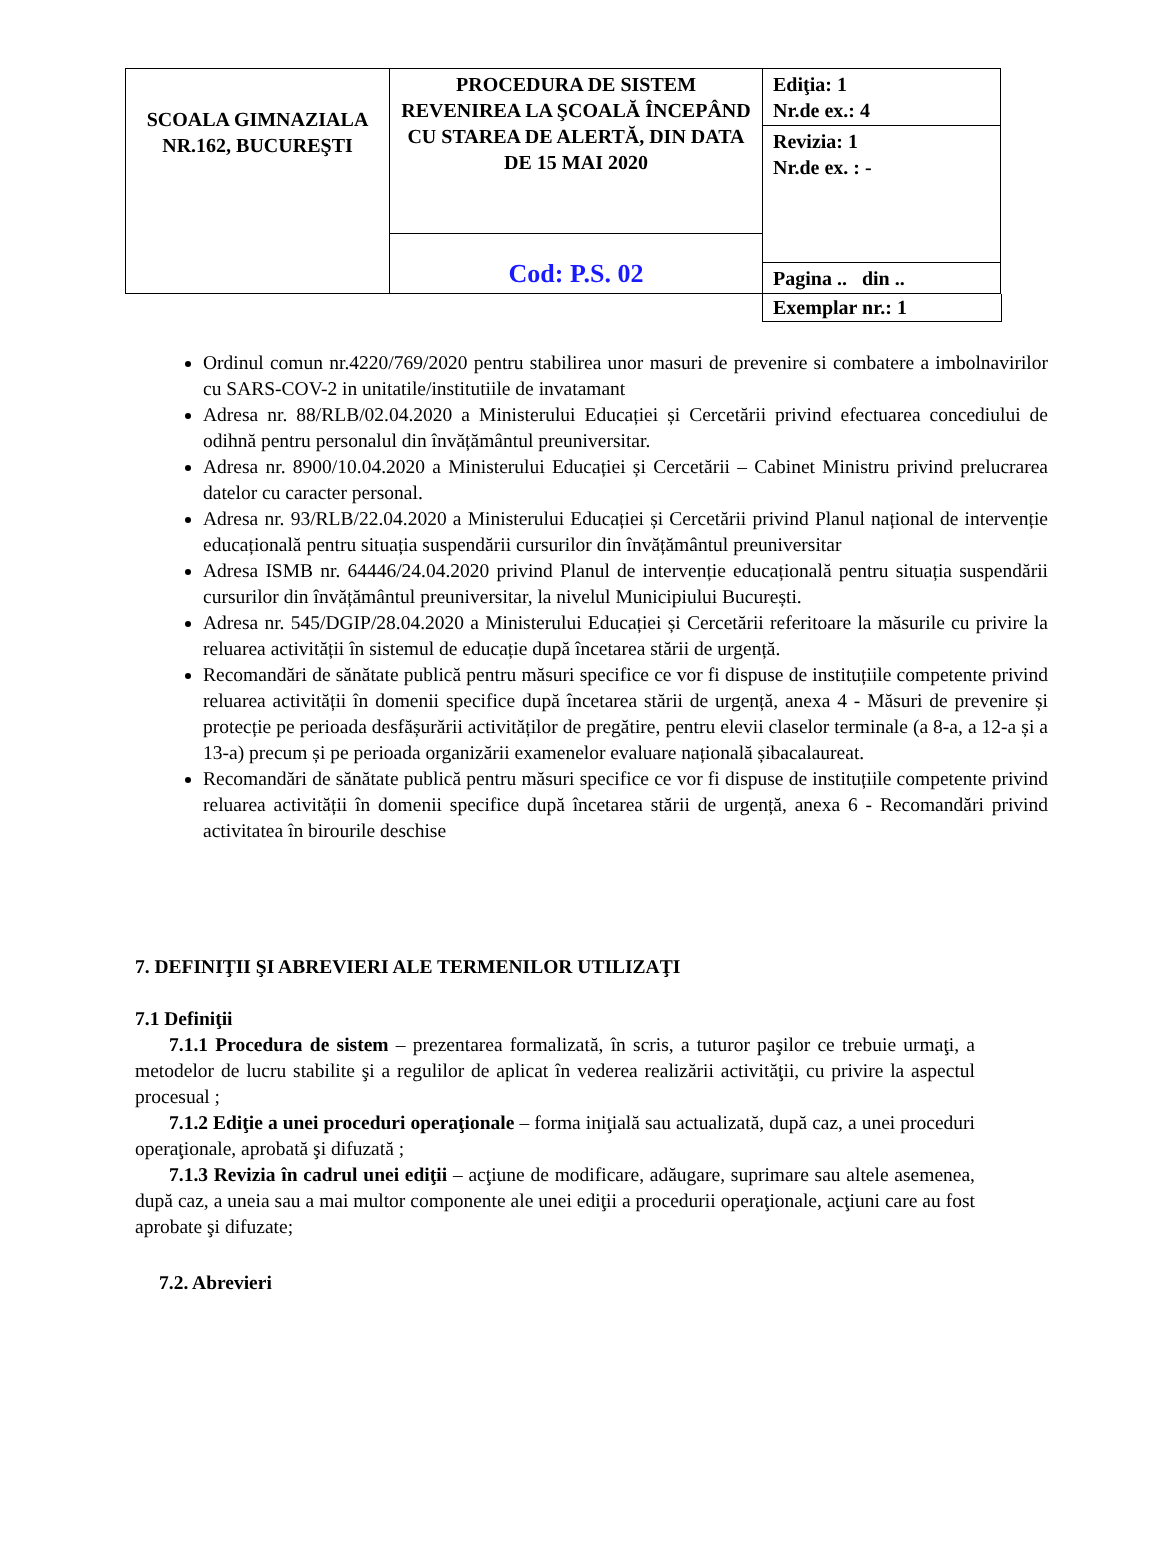| SCOALA GIMNAZIALA NR.162, BUCUREŞTI | PROCEDURA DE SISTEM REVENIREA LA ŞCOALĂ ÎNCEPÂND CU STAREA DE ALERTĂ, DIN DATA DE 15 MAI 2020 | Ediţia: 1 Nr.de ex.: 4 |
| | | Revizia: 1 Nr.de ex. : - |
| | Cod: P.S. 02 | |
| | | Pagina .. din .. |
Exemplar nr.: 1
Ordinul comun nr.4220/769/2020 pentru stabilirea unor masuri de prevenire si combatere a imbolnavirilor cu SARS-COV-2 in unitatile/institutiile de invatamant
Adresa nr. 88/RLB/02.04.2020 a Ministerului Educației și Cercetării privind efectuarea concediului de odihnă pentru personalul din învățământul preuniversitar.
Adresa nr. 8900/10.04.2020 a Ministerului Educației și Cercetării – Cabinet Ministru privind prelucrarea datelor cu caracter personal.
Adresa nr. 93/RLB/22.04.2020 a Ministerului Educației și Cercetării privind Planul național de intervenție educațională pentru situația suspendării cursurilor din învățământul preuniversitar
Adresa ISMB nr. 64446/24.04.2020 privind Planul de intervenție educațională pentru situația suspendării cursurilor din învățământul preuniversitar, la nivelul Municipiului București.
Adresa nr. 545/DGIP/28.04.2020 a Ministerului Educației și Cercetării referitoare la măsurile cu privire la reluarea activității în sistemul de educație după încetarea stării de urgență.
Recomandări de sănătate publică pentru măsuri specifice ce vor fi dispuse de instituțiile competente privind reluarea activității în domenii specifice după încetarea stării de urgență, anexa 4 - Măsuri de prevenire și protecție pe perioada desfășurării activităților de pregătire, pentru elevii claselor terminale (a 8-a, a 12-a și a 13-a) precum și pe perioada organizării examenelor evaluare națională șibacalaureat.
Recomandări de sănătate publică pentru măsuri specifice ce vor fi dispuse de instituțiile competente privind reluarea activității în domenii specifice după încetarea stării de urgență, anexa 6 - Recomandări privind activitatea în birourile deschise
7. DEFINIŢII ŞI ABREVIERI ALE TERMENILOR UTILIZAŢI
7.1 Definiţii
7.1.1 Procedura de sistem – prezentarea formalizată, în scris, a tuturor paşilor ce trebuie urmaţi, a metodelor de lucru stabilite şi a regulilor de aplicat în vederea realizării activităţii, cu privire la aspectul procesual ;
7.1.2 Ediţie a unei proceduri operaţionale – forma iniţială sau actualizată, după caz, a unei proceduri operaţionale, aprobată şi difuzată ;
7.1.3 Revizia în cadrul unei ediţii – acţiune de modificare, adăugare, suprimare sau altele asemenea, după caz, a uneia sau a mai multor componente ale unei ediţii a procedurii operaţionale, acţiuni care au fost aprobate şi difuzate;
7.2. Abrevieri